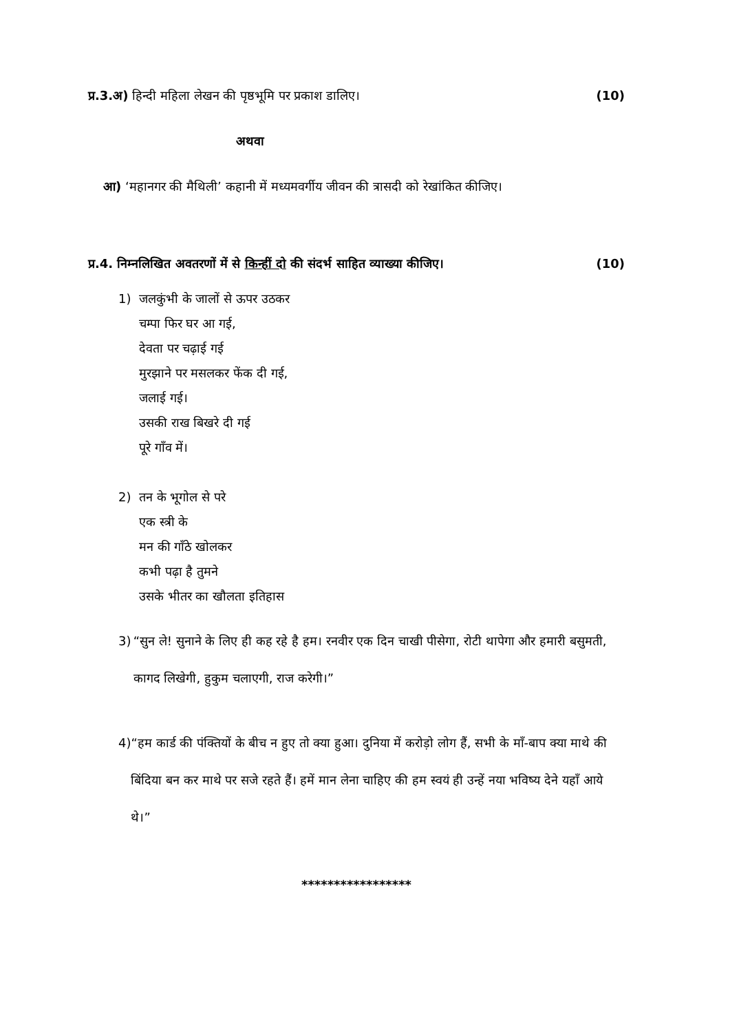प्र.3.अ) हिन्दी महिला लेखन की पृष्ठभूमि पर प्रकाश डालिए।
(10)
अथवा
आ) ‘महानगर की मैथिली’ कहानी में मध्यमवर्गीय जीवन की त्रासदी को रेखांकित कीजिए।
प्र.4. निम्नलिखित अवतरणों में से किन्हीं दो की संदर्भ साहित व्याख्या कीजिए।
(10)
1) जलकुंभी के जालों से ऊपर उठकर
चम्पा फिर घर आ गई,
देवता पर चढ़ाई गई
मुरझाने पर मसलकर फेंक दी गई,
जलाई गई।
उसकी राख बिखरे दी गई
पूरे गाँव में।
2) तन के भूगोल से परे
एक स्त्री के
मन की गाँठे खोलकर
कभी पढ़ा है तुमने
उसके भीतर का खौलता इतिहास
3) “सुन ले! सुनाने के लिए ही कह रहे है हम। रनवीर एक दिन चाखी पीसेगा, रोटी थापेगा और हमारी बसुमती, कागद लिखेगी, हुकुम चलाएगी, राज करेगी।”
4) “हम कार्ड की पंक्तियों के बीच न हुए तो क्या हुआ। दुनिया में करोड़ो लोग हैं, सभी के माँ-बाप क्या माथे की बिंदिया बन कर माथे पर सजे रहते हैं। हमें मान लेना चाहिए की हम स्वयं ही उन्हें नया भविष्य देने यहाँ आये थे।”
*****************